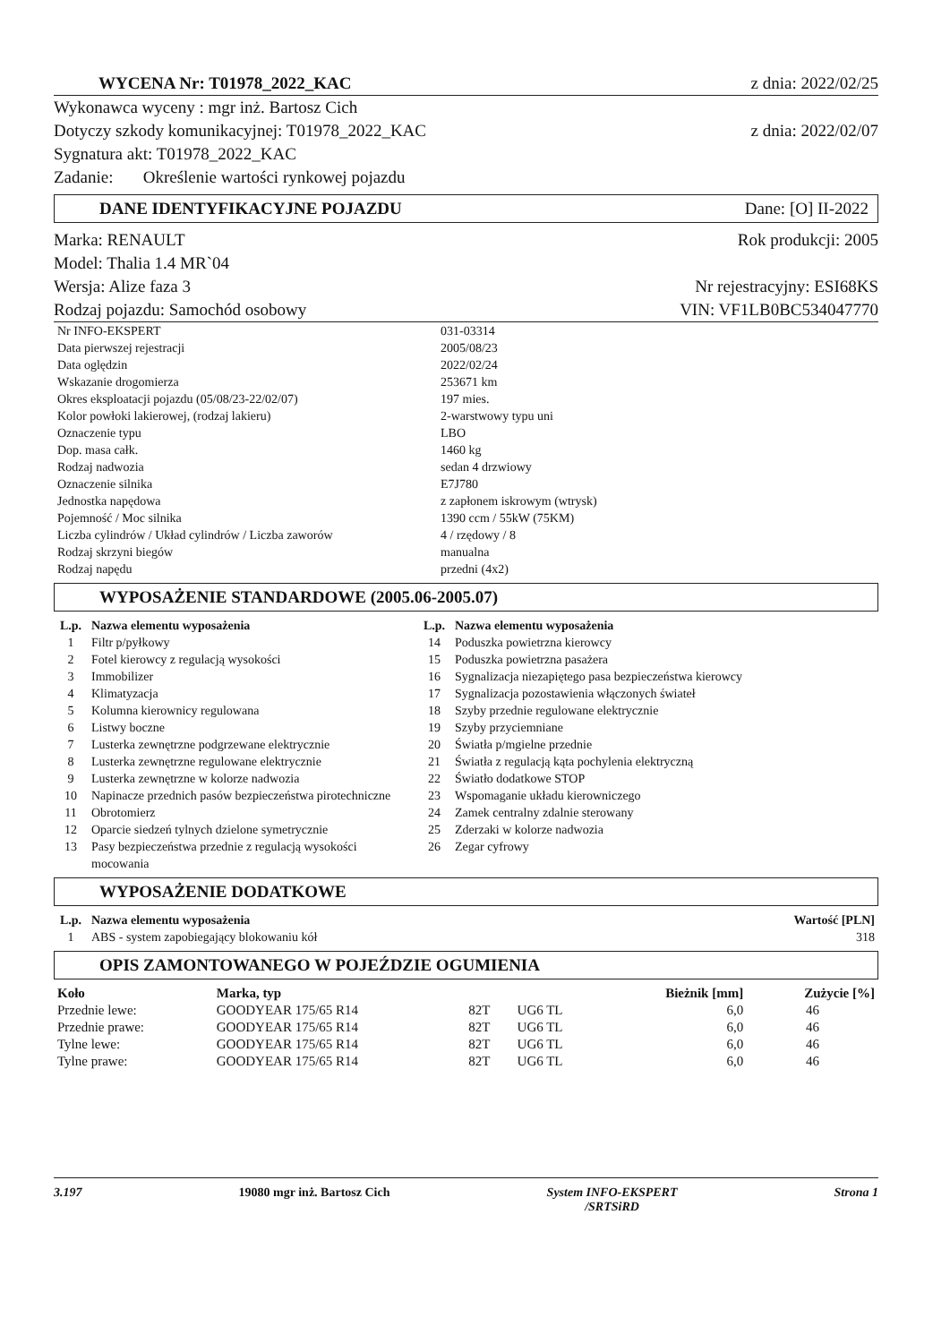WYCENA Nr: T01978_2022_KAC z dnia: 2022/02/25
Wykonawca wyceny : mgr inż. Bartosz Cich
Dotyczy szkody komunikacyjnej: T01978_2022_KAC z dnia: 2022/02/07
Sygnatura akt: T01978_2022_KAC
Zadanie: Określenie wartości rynkowej pojazdu
DANE IDENTYFIKACYJNE POJAZDU Dane: [O] II-2022
Marka: RENAULT Rok produkcji: 2005
Model: Thalia 1.4 MR`04
Wersja: Alize faza 3 Nr rejestracyjny: ESI68KS
Rodzaj pojazdu: Samochód osobowy VIN: VF1LB0BC534047770
| Nr INFO-EKSPERT | 031-03314 |
| Data pierwszej rejestracji | 2005/08/23 |
| Data oględzin | 2022/02/24 |
| Wskazanie drogomierza | 253671 km |
| Okres eksploatacji pojazdu (05/08/23-22/02/07) | 197 mies. |
| Kolor powłoki lakierowej, (rodzaj lakieru) | 2-warstwowy typu uni |
| Oznaczenie typu | LBO |
| Dop. masa całk. | 1460 kg |
| Rodzaj nadwozia | sedan 4 drzwiowy |
| Oznaczenie silnika | E7J780 |
| Jednostka napędowa | z zapłonem iskrowym (wtrysk) |
| Pojemność / Moc silnika | 1390 ccm / 55kW (75KM) |
| Liczba cylindrów / Układ cylindrów / Liczba zaworów | 4 / rzędowy / 8 |
| Rodzaj skrzyni biegów | manualna |
| Rodzaj napędu | przedni (4x2) |
WYPOSAŻENIE STANDARDOWE (2005.06-2005.07)
| L.p. | Nazwa elementu wyposażenia | L.p. | Nazwa elementu wyposażenia |
| --- | --- | --- | --- |
| 1 | Filtr p/pyłkowy | 14 | Poduszka powietrzna kierowcy |
| 2 | Fotel kierowcy z regulacją wysokości | 15 | Poduszka powietrzna pasażera |
| 3 | Immobilizer | 16 | Sygnalizacja niezapiętego pasa bezpieczeństwa kierowcy |
| 4 | Klimatyzacja | 17 | Sygnalizacja pozostawienia włączonych świateł |
| 5 | Kolumna kierownicy regulowana | 18 | Szyby przednie regulowane elektrycznie |
| 6 | Listwy boczne | 19 | Szyby przyciemniane |
| 7 | Lusterka zewnętrzne podgrzewane elektrycznie | 20 | Światła p/mgielne przednie |
| 8 | Lusterka zewnętrzne regulowane elektrycznie | 21 | Światła z regulacją kąta pochylenia elektryczną |
| 9 | Lusterka zewnętrzne w kolorze nadwozia | 22 | Światło dodatkowe STOP |
| 10 | Napinacze przednich pasów bezpieczeństwa pirotechniczne | 23 | Wspomaganie układu kierowniczego |
| 11 | Obrotomierz | 24 | Zamek centralny zdalnie sterowany |
| 12 | Oparcie siedzeń tylnych dzielone symetrycznie | 25 | Zderzaki w kolorze nadwozia |
| 13 | Pasy bezpieczeństwa przednie z regulacją wysokości mocowania | 26 | Zegar cyfrowy |
WYPOSAŻENIE DODATKOWE
| L.p. | Nazwa elementu wyposażenia | Wartość [PLN] |
| --- | --- | --- |
| 1 | ABS - system zapobiegający blokowaniu kół | 318 |
OPIS ZAMONTOWANEGO W POJEŹDZIE OGUMIENIA
| Koło | Marka, typ | | | Bieżnik [mm] | Zużycie [%] |
| --- | --- | --- | --- | --- | --- |
| Przednie lewe: | GOODYEAR 175/65 R14 | 82T | UG6 TL | 6,0 | 46 |
| Przednie prawe: | GOODYEAR 175/65 R14 | 82T | UG6 TL | 6,0 | 46 |
| Tylne lewe: | GOODYEAR 175/65 R14 | 82T | UG6 TL | 6,0 | 46 |
| Tylne prawe: | GOODYEAR 175/65 R14 | 82T | UG6 TL | 6,0 | 46 |
3.197 19080 mgr inż. Bartosz Cich System INFO-EKSPERT
/SRTSiRD Strona 1